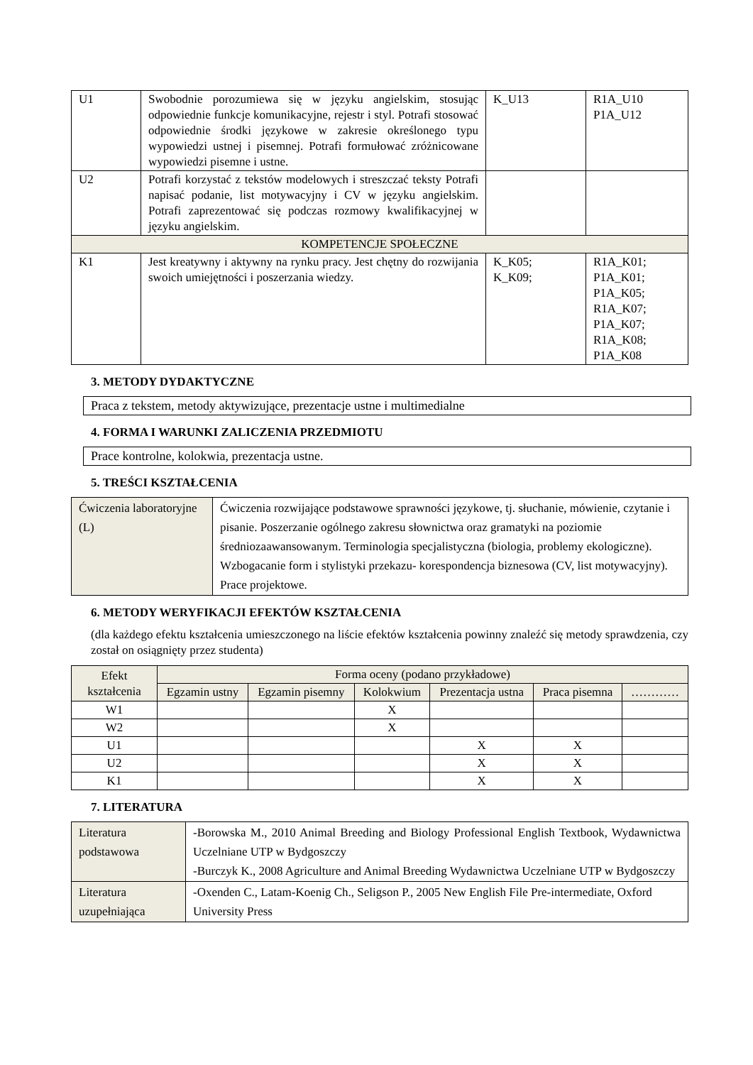| U1 | Swobodnie porozumiewa się w języku angielskim, stosując odpowiednie funkcje komunikacyjne, rejestr i styl. Potrafi stosować odpowiednie środki językowe w zakresie określonego typu wypowiedzi ustnej i pisemnej. Potrafi formułować zróżnicowane wypowiedzi pisemne i ustne. | K_U13 | R1A_U10 P1A_U12 |
| U2 | Potrafi korzystać z tekstów modelowych i streszczać teksty Potrafi napisać podanie, list motywacyjny i CV w języku angielskim. Potrafi zaprezentować się podczas rozmowy kwalifikacyjnej w języku angielskim. | | |
| KOMPETENCJE SPOŁECZNE | | | |
| K1 | Jest kreatywny i aktywny na rynku pracy. Jest chętny do rozwijania swoich umiejętności i poszerzania wiedzy. | K_K05; K_K09; | R1A_K01; P1A_K01; P1A_K05; R1A_K07; P1A_K07; R1A_K08; P1A_K08 |
3. METODY DYDAKTYCZNE
Praca z tekstem, metody aktywizujące, prezentacje ustne i multimedialne
4. FORMA I WARUNKI ZALICZENIA PRZEDMIOTU
Prace kontrolne, kolokwia, prezentacja ustne.
5. TREŚCI KSZTAŁCENIA
| Ćwiczenia laboratoryjne (L) | Ćwiczenia rozwijające podstawowe sprawności językowe, tj. słuchanie, mówienie, czytanie i pisanie. Poszerzanie ogólnego zakresu słownictwa oraz gramatyki na poziomie średniozaawansowanym. Terminologia specjalistyczna (biologia, problemy ekologiczne). Wzbogacanie form i stylistyki przekazu- korespondencja biznesowa (CV, list motywacyjny). Prace projektowe. |
6. METODY WERYFIKACJI EFEKTÓW KSZTAŁCENIA
(dla każdego efektu kształcenia umieszczonego na liście efektów kształcenia powinny znaleźć się metody sprawdzenia, czy został on osiągnięty przez studenta)
| Efekt kształcenia | Forma oceny (podano przykładowe) | | | | | |
| | Egzamin ustny | Egzamin pisemny | Kolokwium | Prezentacja ustna | Praca pisemna | ………… |
| W1 | | | X | | | |
| W2 | | | X | | | |
| U1 | | | | X | X | |
| U2 | | | | X | X | |
| K1 | | | | X | X | |
7. LITERATURA
| Literatura podstawowa | -Borowska M., 2010 Animal Breeding and Biology Professional English Textbook, Wydawnictwa Uczelniane UTP w Bydgoszczy -Burczyk K., 2008 Agriculture and Animal Breeding Wydawnictwa Uczelniane UTP w Bydgoszczy |
| Literatura uzupełniająca | -Oxenden C., Latam-Koenig Ch., Seligson P., 2005 New English File Pre-intermediate, Oxford University Press |